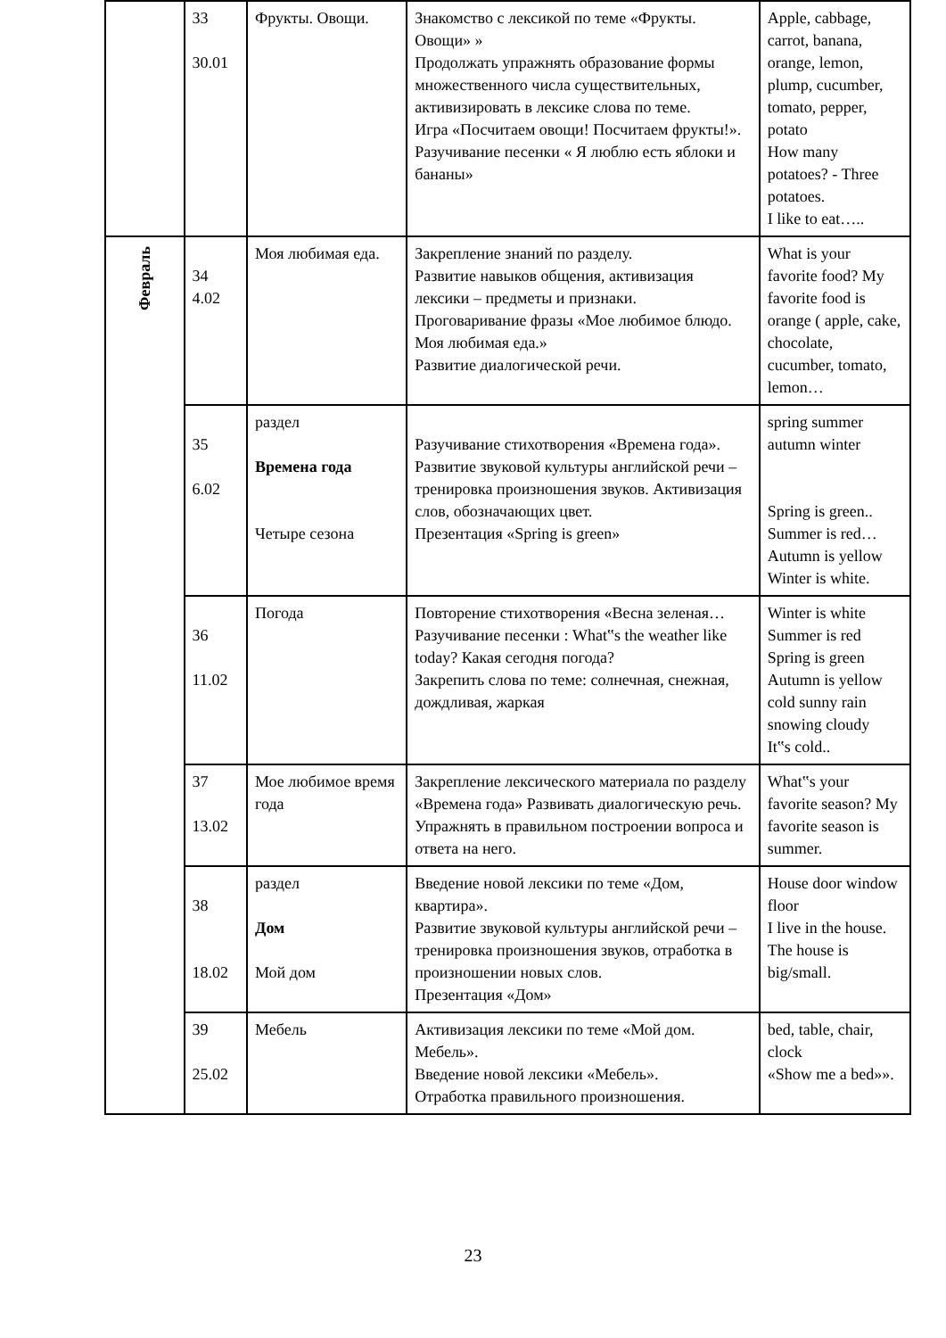| | 33 30.01 | Фрукты. Овощи. | Знакомство с лексикой по теме «Фрукты. Овощи» » Продолжать упражнять образование формы множественного числа существительных, активизировать в лексике слова по теме. Игра «Посчитаем овощи! Посчитаем фрукты!». Разучивание песенки « Я люблю есть яблоки и бананы» | Apple, cabbage, carrot, banana, orange, lemon, plump, cucumber, tomato, pepper, potato How many potatoes? - Three potatoes. I like to eat….. |
| Февраль | 34 4.02 | Моя любимая еда. | Закрепление знаний по разделу. Развитие навыков общения, активизация лексики – предметы и признаки. Проговаривание фразы «Мое любимое блюдо. Моя любимая еда.» Развитие диалогической речи. | What is your favorite food? My favorite food is orange ( apple, cake, chocolate, cucumber, tomato, lemon… |
| | 35 6.02 | раздел Времена года Четыре сезона | Разучивание стихотворения «Времена года». Развитие звуковой культуры английской речи – тренировка произношения звуков. Активизация слов, обозначающих цвет. Презентация «Spring is green» | spring summer autumn winter Spring is green.. Summer is red… Autumn is yellow Winter is white. |
| | 36 11.02 | Погода | Повторение стихотворения «Весна зеленая… Разучивание песенки : What‟s the weather like today? Какая сегодня погода? Закрепить слова по теме: солнечная, снежная, дождливая, жаркая | Winter is white Summer is red Spring is green Autumn is yellow cold sunny rain snowing cloudy It‟s cold.. |
| | 37 13.02 | Мое любимое время года | Закрепление лексического материала по разделу «Времена года» Развивать диалогическую речь. Упражнять в правильном построении вопроса и ответа на него. | What‟s your favorite season? My favorite season is summer. |
| | 38 18.02 | раздел Дом Мой дом | Введение новой лексики по теме «Дом, квартира». Развитие звуковой культуры английской речи – тренировка произношения звуков, отработка в произношении новых слов. Презентация «Дом» | House door window floor I live in the house. The house is big/small. |
| | 39 25.02 | Мебель | Активизация лексики по теме «Мой дом. Мебель». Введение новой лексики «Мебель». Отработка правильного произношения. | bed, table, chair, clock «Show me a bed»». |
23